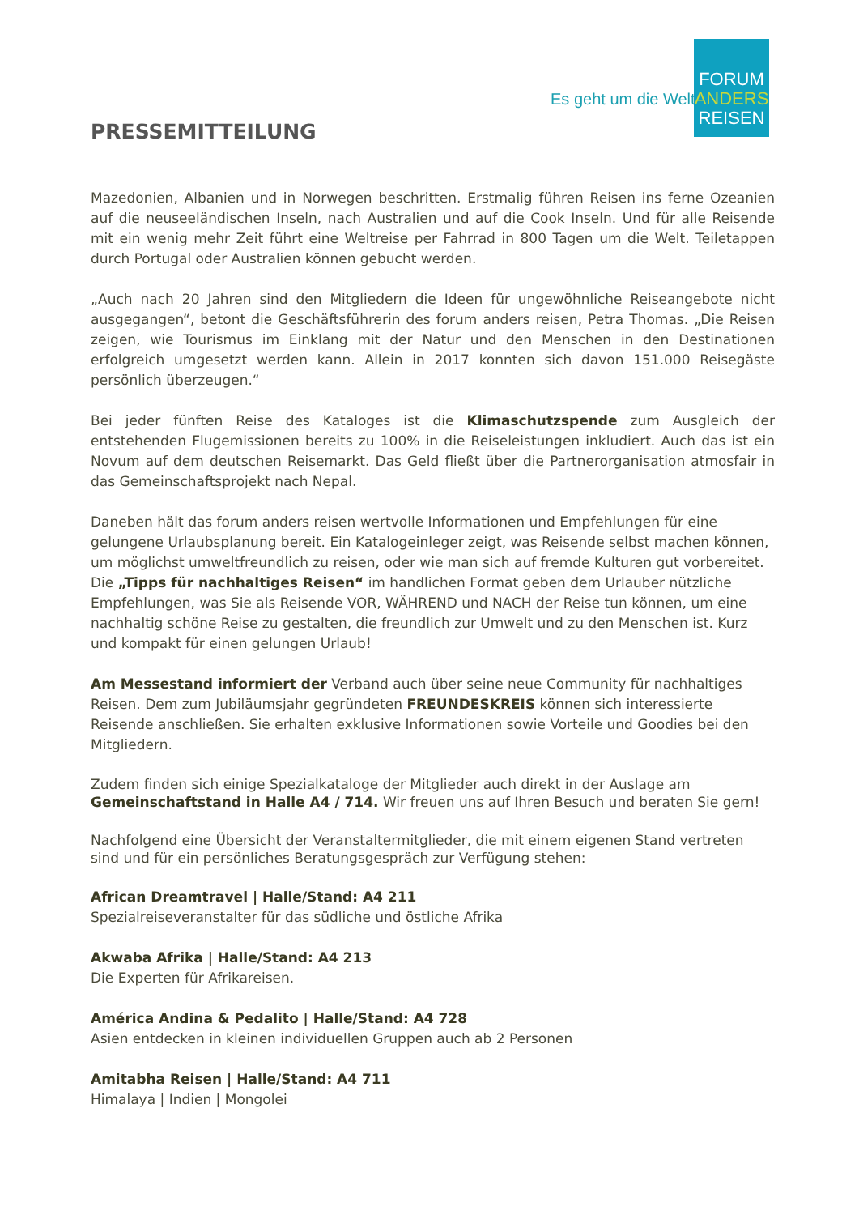Es geht um die Welt.
FORUM
ANDERS
REISEN
PRESSEMITTEILUNG
Mazedonien, Albanien und in Norwegen beschritten. Erstmalig führen Reisen ins ferne Ozeanien auf die neuseeländischen Inseln, nach Australien und auf die Cook Inseln. Und für alle Reisende mit ein wenig mehr Zeit führt eine Weltreise per Fahrrad in 800 Tagen um die Welt. Teiletappen durch Portugal oder Australien können gebucht werden.
„Auch nach 20 Jahren sind den Mitgliedern die Ideen für ungewöhnliche Reiseangebote nicht ausgegangen“, betont die Geschäftsführerin des forum anders reisen, Petra Thomas. „Die Reisen zeigen, wie Tourismus im Einklang mit der Natur und den Menschen in den Destinationen erfolgreich umgesetzt werden kann. Allein in 2017 konnten sich davon 151.000 Reisegäste persönlich überzeugen.“
Bei jeder fünften Reise des Kataloges ist die Klimaschutzspende zum Ausgleich der entstehenden Flugemissionen bereits zu 100% in die Reiseleistungen inkludiert. Auch das ist ein Novum auf dem deutschen Reisemarkt. Das Geld fließt über die Partnerorganisation atmosfair in das Gemeinschaftsprojekt nach Nepal.
Daneben hält das forum anders reisen wertvolle Informationen und Empfehlungen für eine gelungene Urlaubsplanung bereit. Ein Katalogeinleger zeigt, was Reisende selbst machen können, um möglichst umweltfreundlich zu reisen, oder wie man sich auf fremde Kulturen gut vorbereitet. Die „Tipps für nachhaltiges Reisen“ im handlichen Format geben dem Urlauber nützliche Empfehlungen, was Sie als Reisende VOR, WÄHREND und NACH der Reise tun können, um eine nachhaltig schöne Reise zu gestalten, die freundlich zur Umwelt und zu den Menschen ist. Kurz und kompakt für einen gelungen Urlaub!
Am Messestand informiert der Verband auch über seine neue Community für nachhaltiges Reisen. Dem zum Jubiläumsjahr gegründeten FREUNDESKREIS können sich interessierte Reisende anschließen. Sie erhalten exklusive Informationen sowie Vorteile und Goodies bei den Mitgliedern.
Zudem finden sich einige Spezialkataloge der Mitglieder auch direkt in der Auslage am Gemeinschaftstand in Halle A4 / 714. Wir freuen uns auf Ihren Besuch und beraten Sie gern!
Nachfolgend eine Übersicht der Veranstaltermitglieder, die mit einem eigenen Stand vertreten sind und für ein persönliches Beratungsgespräch zur Verfügung stehen:
African Dreamtravel | Halle/Stand: A4 211
Spezialreiseveranstalter für das südliche und östliche Afrika
Akwaba Afrika | Halle/Stand: A4 213
Die Experten für Afrikareisen.
América Andina & Pedalito | Halle/Stand: A4 728
Asien entdecken in kleinen individuellen Gruppen auch ab 2 Personen
Amitabha Reisen | Halle/Stand: A4 711
Himalaya | Indien | Mongolei